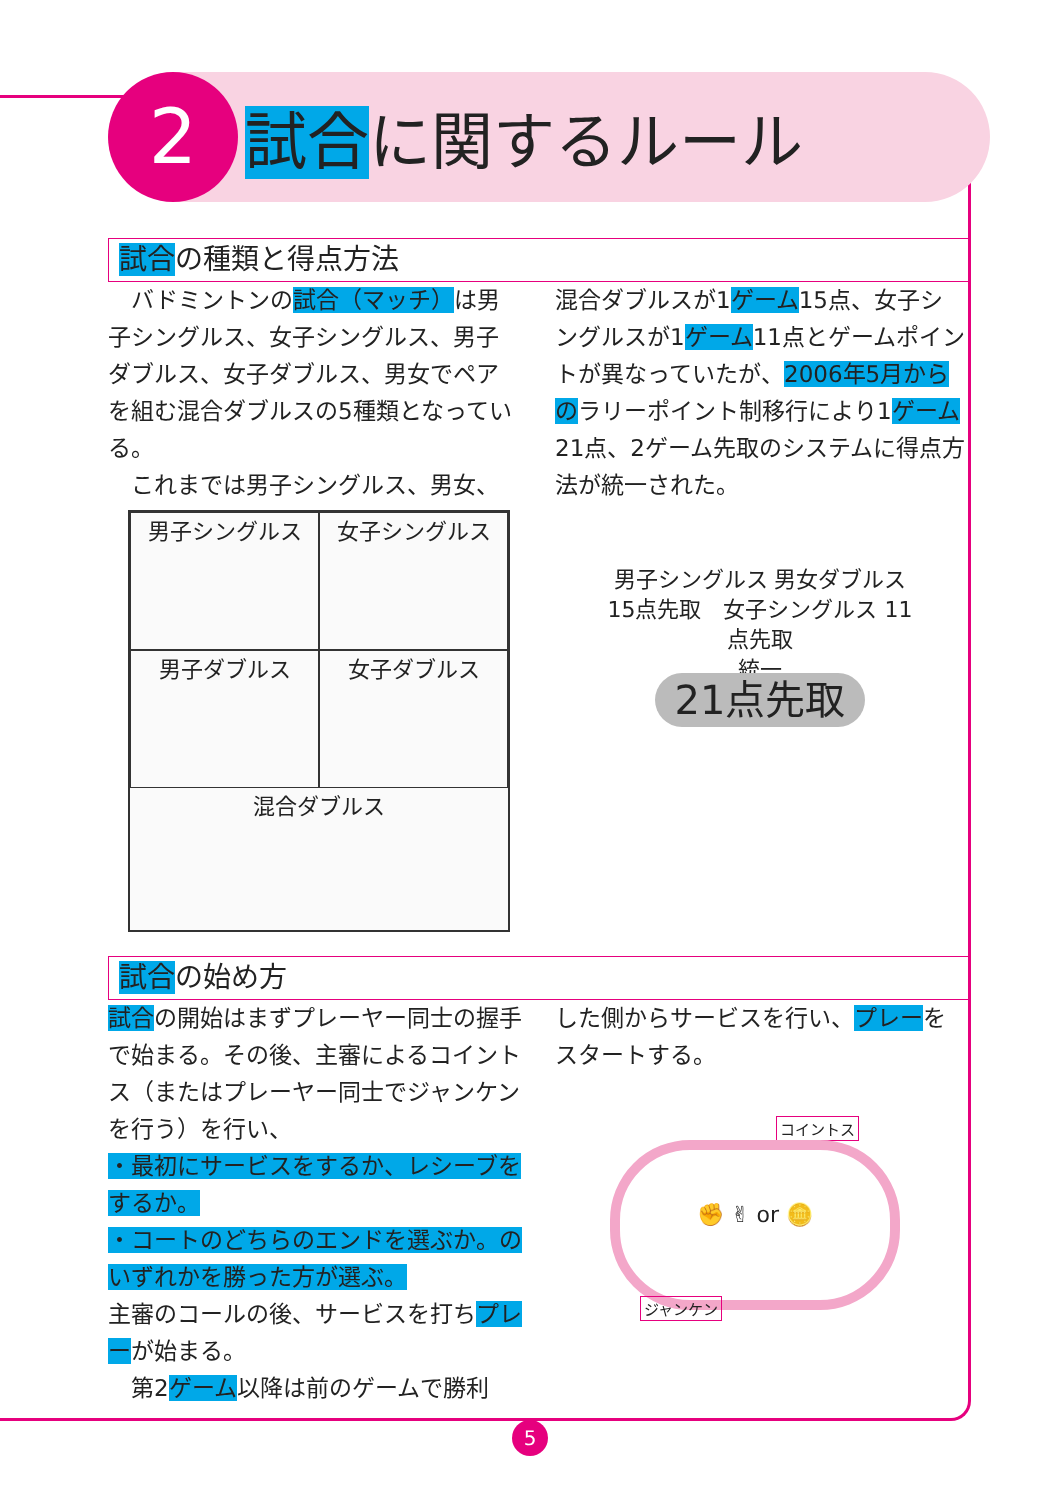2 試合に関するルール
試合の種類と得点方法
　バドミントンの試合（マッチ）は男子シングルス、女子シングルス、男子ダブルス、女子ダブルス、男女でペアを組む混合ダブルスの5種類となっている。
　これまでは男子シングルス、男女、
混合ダブルスが1ゲーム15点、女子シングルスが1ゲーム11点とゲームポイントが異なっていたが、2006年5月からのラリーポイント制移行により1ゲーム21点、2ゲーム先取のシステムに得点方法が統一された。
男子シングルス
女子シングルス
男子ダブルス
女子ダブルス
混合ダブルス
男子シングルス 男女ダブルス 15点先取　女子シングルス 11点先取
統一
21点先取
試合の始め方
試合の開始はまずプレーヤー同士の握手で始まる。その後、主審によるコイントス（またはプレーヤー同士でジャンケンを行う）を行い、
・最初にサービスをするか、レシーブをするか。
・コートのどちらのエンドを選ぶか。のいずれかを勝った方が選ぶ。
主審のコールの後、サービスを打ちプレーが始まる。
　第2ゲーム以降は前のゲームで勝利
した側からサービスを行い、プレーをスタートする。
コイントス
✊ ✌ or 🪙
ジャンケン
5